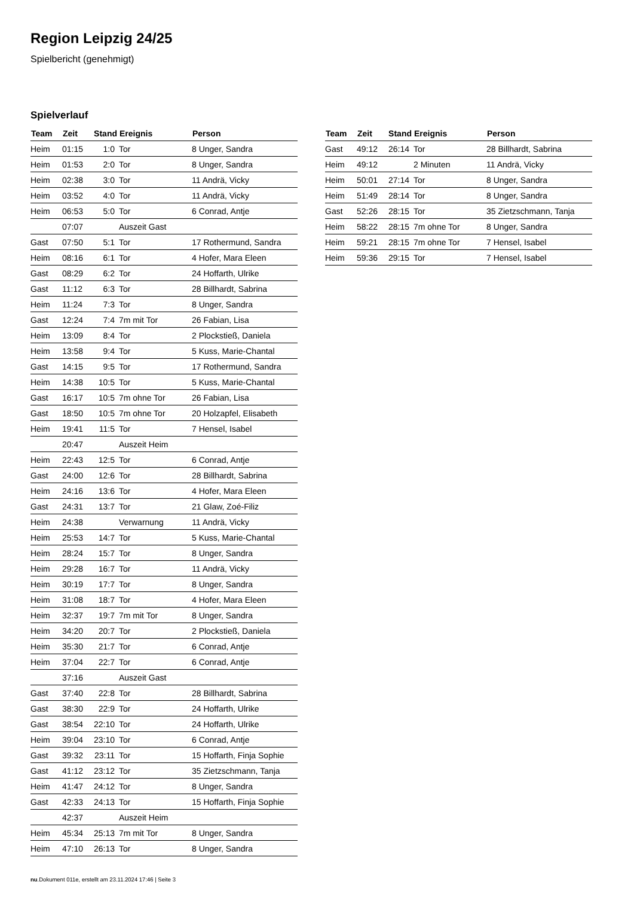Region Leipzig 24/25
Spielbericht (genehmigt)
Spielverlauf
| Team | Zeit | Stand | Ereignis | Person |
| --- | --- | --- | --- | --- |
| Heim | 01:15 | 1:0 | Tor | 8 Unger, Sandra |
| Heim | 01:53 | 2:0 | Tor | 8 Unger, Sandra |
| Heim | 02:38 | 3:0 | Tor | 11 Andrä, Vicky |
| Heim | 03:52 | 4:0 | Tor | 11 Andrä, Vicky |
| Heim | 06:53 | 5:0 | Tor | 6 Conrad, Antje |
| | 07:07 | | Auszeit Gast | |
| Gast | 07:50 | 5:1 | Tor | 17 Rothermund, Sandra |
| Heim | 08:16 | 6:1 | Tor | 4 Hofer, Mara Eleen |
| Gast | 08:29 | 6:2 | Tor | 24 Hoffarth, Ulrike |
| Gast | 11:12 | 6:3 | Tor | 28 Billhardt, Sabrina |
| Heim | 11:24 | 7:3 | Tor | 8 Unger, Sandra |
| Gast | 12:24 | 7:4 | 7m mit Tor | 26 Fabian, Lisa |
| Heim | 13:09 | 8:4 | Tor | 2 Plockstieß, Daniela |
| Heim | 13:58 | 9:4 | Tor | 5 Kuss, Marie-Chantal |
| Gast | 14:15 | 9:5 | Tor | 17 Rothermund, Sandra |
| Heim | 14:38 | 10:5 | Tor | 5 Kuss, Marie-Chantal |
| Gast | 16:17 | 10:5 | 7m ohne Tor | 26 Fabian, Lisa |
| Gast | 18:50 | 10:5 | 7m ohne Tor | 20 Holzapfel, Elisabeth |
| Heim | 19:41 | 11:5 | Tor | 7 Hensel, Isabel |
| | 20:47 | | Auszeit Heim | |
| Heim | 22:43 | 12:5 | Tor | 6 Conrad, Antje |
| Gast | 24:00 | 12:6 | Tor | 28 Billhardt, Sabrina |
| Heim | 24:16 | 13:6 | Tor | 4 Hofer, Mara Eleen |
| Gast | 24:31 | 13:7 | Tor | 21 Glaw, Zoé-Filiz |
| Heim | 24:38 | | Verwarnung | 11 Andrä, Vicky |
| Heim | 25:53 | 14:7 | Tor | 5 Kuss, Marie-Chantal |
| Heim | 28:24 | 15:7 | Tor | 8 Unger, Sandra |
| Heim | 29:28 | 16:7 | Tor | 11 Andrä, Vicky |
| Heim | 30:19 | 17:7 | Tor | 8 Unger, Sandra |
| Heim | 31:08 | 18:7 | Tor | 4 Hofer, Mara Eleen |
| Heim | 32:37 | 19:7 | 7m mit Tor | 8 Unger, Sandra |
| Heim | 34:20 | 20:7 | Tor | 2 Plockstieß, Daniela |
| Heim | 35:30 | 21:7 | Tor | 6 Conrad, Antje |
| Heim | 37:04 | 22:7 | Tor | 6 Conrad, Antje |
| | 37:16 | | Auszeit Gast | |
| Gast | 37:40 | 22:8 | Tor | 28 Billhardt, Sabrina |
| Gast | 38:30 | 22:9 | Tor | 24 Hoffarth, Ulrike |
| Gast | 38:54 | 22:10 | Tor | 24 Hoffarth, Ulrike |
| Heim | 39:04 | 23:10 | Tor | 6 Conrad, Antje |
| Gast | 39:32 | 23:11 | Tor | 15 Hoffarth, Finja Sophie |
| Gast | 41:12 | 23:12 | Tor | 35 Zietzschmann, Tanja |
| Heim | 41:47 | 24:12 | Tor | 8 Unger, Sandra |
| Gast | 42:33 | 24:13 | Tor | 15 Hoffarth, Finja Sophie |
| | 42:37 | | Auszeit Heim | |
| Heim | 45:34 | 25:13 | 7m mit Tor | 8 Unger, Sandra |
| Heim | 47:10 | 26:13 | Tor | 8 Unger, Sandra |
| Team | Zeit | Stand | Ereignis | Person |
| --- | --- | --- | --- | --- |
| Gast | 49:12 | 26:14 | Tor | 28 Billhardt, Sabrina |
| Heim | 49:12 | | 2 Minuten | 11 Andrä, Vicky |
| Heim | 50:01 | 27:14 | Tor | 8 Unger, Sandra |
| Heim | 51:49 | 28:14 | Tor | 8 Unger, Sandra |
| Gast | 52:26 | 28:15 | Tor | 35 Zietzschmann, Tanja |
| Heim | 58:22 | 28:15 | 7m ohne Tor | 8 Unger, Sandra |
| Heim | 59:21 | 28:15 | 7m ohne Tor | 7 Hensel, Isabel |
| Heim | 59:36 | 29:15 | Tor | 7 Hensel, Isabel |
nu.Dokument 011e, erstellt am 23.11.2024 17:46 | Seite 3